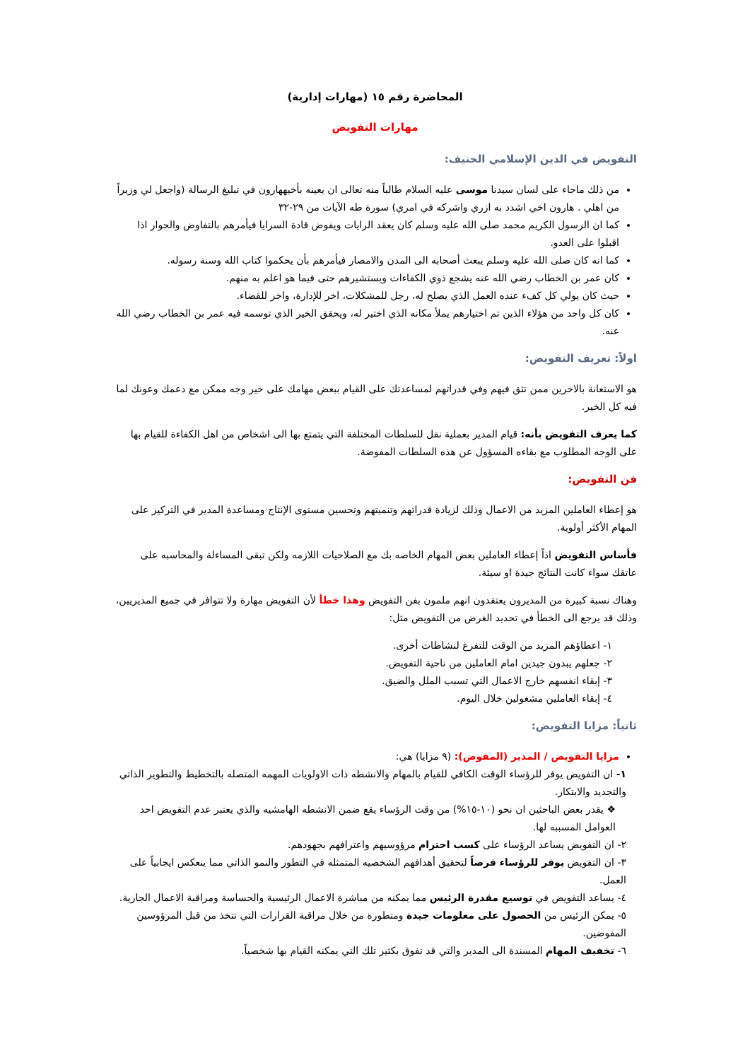المحاضرة رقم ١٥ (مهارات إدارية)
مهارات التفويض
التفويض في الدين الإسلامي الحنيف:
من ذلك ماجاء على لسان سيدنا موسى عليه السلام طالباً منه تعالى ان يعينه بأخيههارون في تبليغ الرسالة (واجعل لي وزيراً من اهلي . هارون اخي اشدد به ازري واشركه في امري) سورة طه الآيات من ٢٩-٣٢
كما ان الرسول الكريم محمد صلى الله عليه وسلم كان يعقد الرايات ويفوض قادة السرايا فيأمرهم بالتفاوض والحوار اذا اقبلوا على العدو.
كما انه كان صلى الله عليه وسلم يبعث أصحابه الى المدن والامصار فيأمرهم بأن يحكموا كتاب الله وسنة رسوله.
كان عمر بن الخطاب رضي الله عنه يشجع ذوي الكفاءات ويستشيرهم حتى فيما هو اعلم به منهم.
حيث كان يولي كل كفء عنده العمل الذي يصلح له، رجل للمشكلات، اخر للإدارة، واخر للقضاء.
كان كل واحد من هؤلاء الذين تم اختيارهم يملأ مكانه الذي اختير له، ويحقق الخير الذي توسمه فيه عمر بن الخطاب رضي الله عنه.
اولاً: تعريف التفويض:
هو الاستعانة بالاخرين ممن تثق فيهم وفي قدراتهم لمساعدتك على القيام ببعض مهامك على خير وجه ممكن مع دعمك وعونك لما فيه كل الخير.
كما يعرف التفويض بأنه: قيام المدير بعملية نقل للسلطات المختلفة التي يتمتع بها الى اشخاص من اهل الكفاءة للقيام بها على الوجه المطلوب مع بقاءه المسؤول عن هذه السلطات المفوضة.
فن التفويض:
هو إعطاء العاملين المزيد من الاعمال وذلك لزيادة قدراتهم وتنميتهم وتحسين مستوى الإنتاج ومساعدة المدير في التركيز على المهام الأكثر أولوية.
فأساس التفويض اذاً إعطاء العاملين بعض المهام الخاصه بك مع الصلاحيات اللازمه ولكن تبقى المساءلة والمحاسبه على عاتقك سواء كانت النتائج جيدة او سيئة.
وهناك نسبة كبيرة من المديرون يعتقدون انهم ملمون بفن التفويض وهذا خطأ لأن التفويض مهارة ولا تتوافر في جميع المديريين، وذلك قد يرجع الى الخطأ في تحديد الغرض من التفويض مثل:
١- اعطاؤهم المزيد من الوقت للتفرغ لنشاطات أخرى.
٢- جعلهم يبدون جيدين امام العاملين من ناحية التفويض.
٣- إبقاء انفسهم خارج الاعمال التي تسبب الملل والضيق.
٤- إبقاء العاملين مشغولين خلال اليوم.
ثانياً: مزايا التفويض:
مزايا التفويض / المدير (المفوض): (٩ مزايا) هي:
١- ان التفويض يوفر للرؤساء الوقت الكافي للقيام بالمهام والانشطه ذات الاولويات المهمه المتصله بالتخطيط والتطوير الذاتي والتجديد والابتكار.
❖ يقدر بعض الباحثين ان نحو (١٠-١٥%) من وقت الرؤساء يقع ضمن الانشطه الهامشيه والذي يعتبر عدم التفويض احد العوامل المسببه لها.
٢- ان التفويض يساعد الرؤساء على كسب احترام مرؤوسيهم واعترافهم بجهودهم.
٣- ان التفويض يوفر للرؤساء فرصاً لتحقيق أهدافهم الشخصيه المتمثله في التطور والنمو الذاتي مما ينعكس ايجابياً على العمل.
٤- يساعد التفويض في توسيع مقدرة الرئيس مما يمكنه من مباشرة الاعمال الرئيسية والحساسة ومراقبة الاعمال الجارية.
٥- يمكن الرئيس من الحصول على معلومات جيدة ومتطورة من خلال مراقبة القرارات التي تتخذ من قبل المرؤوسين المفوضين.
٦- تخفيف المهام المسندة الى المدير والتي قد تفوق بكثير تلك التي يمكنه القيام بها شخصياً.